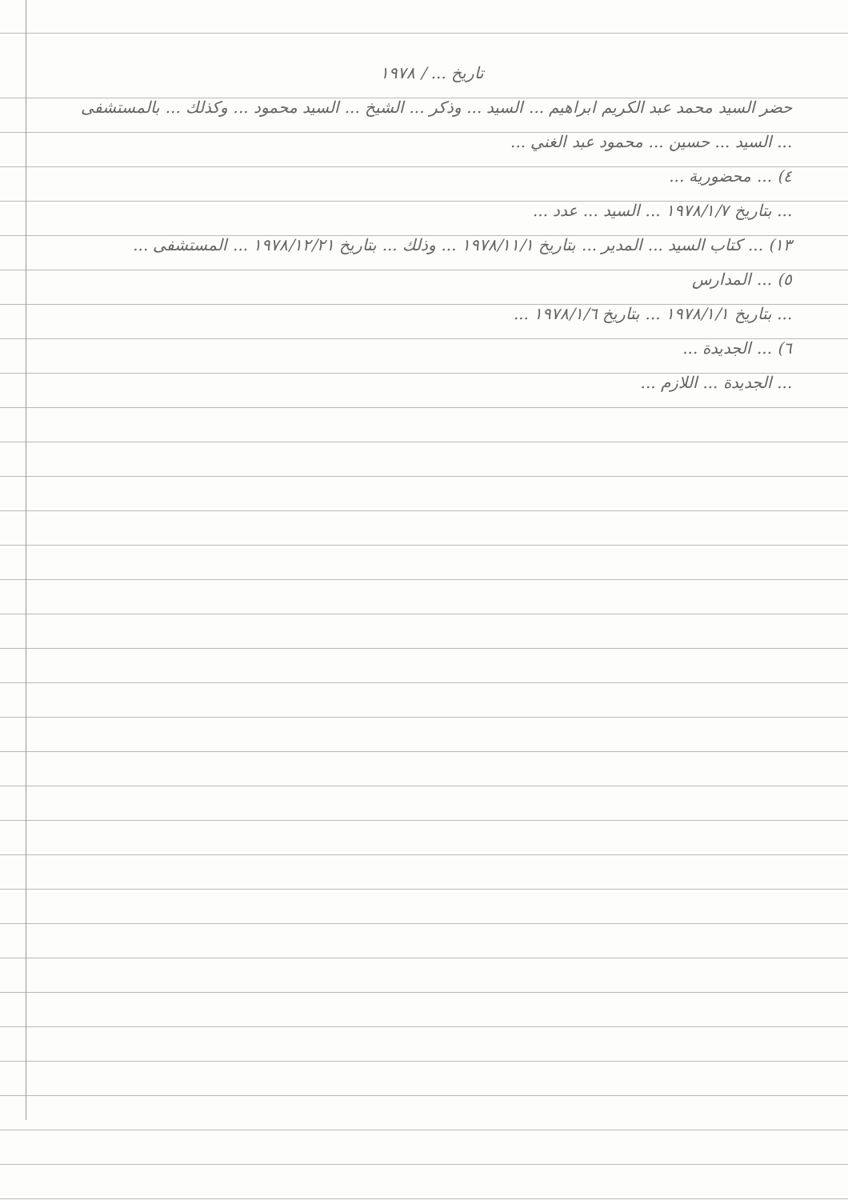تاريخ ... / ١٩٧٨
حضر السيد محمد عبد الكريم ابراهيم ... السيد ... وذكر ... الشيخ ... السيد محمود ... وكذلك ... بالمستشفى ... السيد ... حسين ... محمود عبد الغني ...
٤) ... محضورية ...
... بتاريخ ١٩٧٨/١/٧ ... السيد ... عدد ...
١٣) ... كتاب السيد ... المدير ... بتاريخ ١٩٧٨/١١/١ ... وذلك ... بتاريخ ١٩٧٨/١٢/٢١ ... المستشفى ...
٥) ... المدارس
... بتاريخ ١٩٧٨/١/١ ... بتاريخ ١٩٧٨/١/٦ ...
٦) ... الجديدة ...
... الجديدة ... اللازم ...